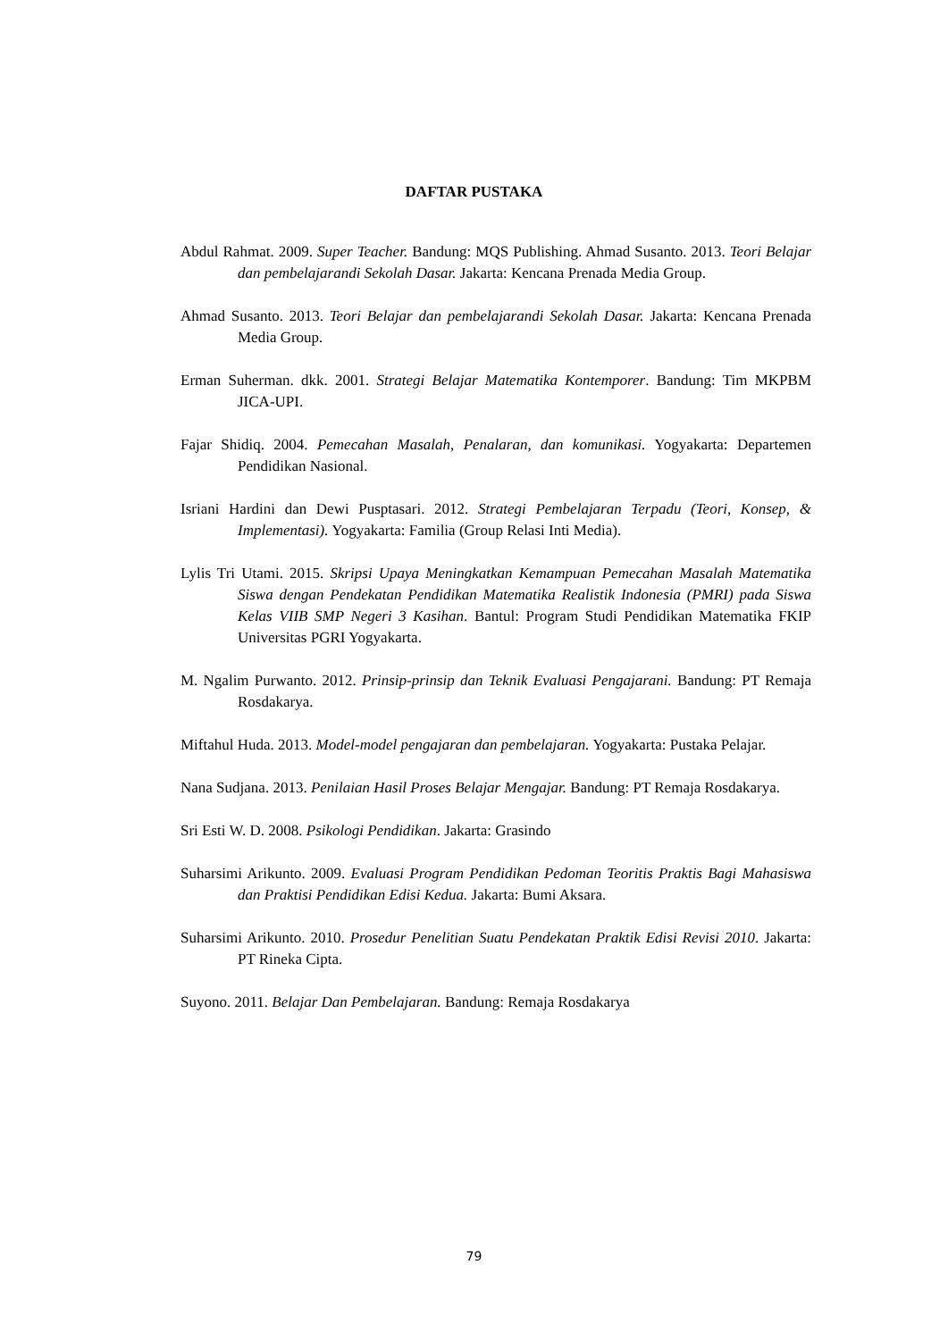DAFTAR PUSTAKA
Abdul Rahmat. 2009. Super Teacher. Bandung: MQS Publishing. Ahmad Susanto. 2013. Teori Belajar dan pembelajarandi Sekolah Dasar. Jakarta: Kencana Prenada Media Group.
Ahmad Susanto. 2013. Teori Belajar dan pembelajarandi Sekolah Dasar. Jakarta: Kencana Prenada Media Group.
Erman Suherman. dkk. 2001. Strategi Belajar Matematika Kontemporer. Bandung: Tim MKPBM JICA-UPI.
Fajar Shidiq. 2004. Pemecahan Masalah, Penalaran, dan komunikasi. Yogyakarta: Departemen Pendidikan Nasional.
Isriani Hardini dan Dewi Pusptasari. 2012. Strategi Pembelajaran Terpadu (Teori, Konsep, & Implementasi). Yogyakarta: Familia (Group Relasi Inti Media).
Lylis Tri Utami. 2015. Skripsi Upaya Meningkatkan Kemampuan Pemecahan Masalah Matematika Siswa dengan Pendekatan Pendidikan Matematika Realistik Indonesia (PMRI) pada Siswa Kelas VIIB SMP Negeri 3 Kasihan. Bantul: Program Studi Pendidikan Matematika FKIP Universitas PGRI Yogyakarta.
M. Ngalim Purwanto. 2012. Prinsip-prinsip dan Teknik Evaluasi Pengajarani. Bandung: PT Remaja Rosdakarya.
Miftahul Huda. 2013. Model-model pengajaran dan pembelajaran. Yogyakarta: Pustaka Pelajar.
Nana Sudjana. 2013. Penilaian Hasil Proses Belajar Mengajar. Bandung: PT Remaja Rosdakarya.
Sri Esti W. D. 2008. Psikologi Pendidikan. Jakarta: Grasindo
Suharsimi Arikunto. 2009. Evaluasi Program Pendidikan Pedoman Teoritis Praktis Bagi Mahasiswa dan Praktisi Pendidikan Edisi Kedua. Jakarta: Bumi Aksara.
Suharsimi Arikunto. 2010. Prosedur Penelitian Suatu Pendekatan Praktik Edisi Revisi 2010. Jakarta: PT Rineka Cipta.
Suyono. 2011. Belajar Dan Pembelajaran. Bandung: Remaja Rosdakarya
79